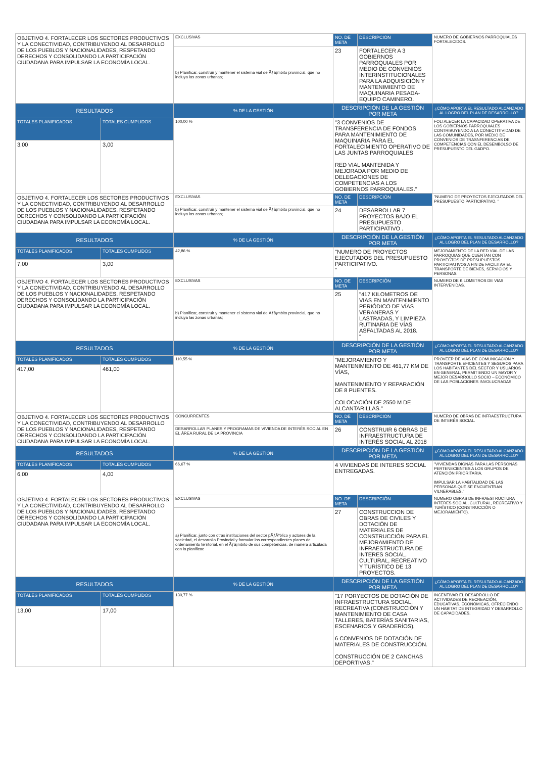| OBJETIVO 4. FORTALECER LOS SECTORES PRODUCTIVOS Y LA CONECTIVIDAD, CONTRIBUYENDO AL DESARROLLO DE LOS PUEBLOS Y NACIONALIDADES, RESPETANDO DERECHOS Y CONSOLIDANDO LA PARTICIPACIÓN CIUDADANA PARA IMPULSAR LA ECONOMÍA LOCAL. | | EXCLUSIVAS | NO. DE META | DESCRIPCIÓN | NUMERO DE GOBIERNOS PARROQUIALES FORTALECIDOS. |
| | | b) Planificar, construir y mantener el sistema vial de Ãƒâ¡mbito provincial, que no incluya las zonas urbanas; | 23 | FORTALECER A 3 GOBIERNOS PARROQUIALES POR MEDIO DE CONVENIOS INTERINSTITUCIONALES PARA LA ADQUISICIÓN Y MANTENIMIENTO DE MAQUINARIA PESADA-EQUIPO CAMINERO. | |
| RESULTADOS | | % DE LA GESTIÓN | DESCRIPCIÓN DE LA GESTIÓN POR META | | ¿CÓMO APORTA EL RESULTADO ALCANZADO AL LOGRO DEL PLAN DE DESARROLLO? |
| TOTALES PLANIFICADOS | TOTALES CUMPLIDOS | 100,00 % | "3 CONVENIOS DE TRANSFERENCIA DE FONDOS PARA MANTENIMIENTO DE MAQUINARIA PARA EL FORTALECIMIENTO OPERATIVO DE LAS JUNTAS PARROQUIALES RED VIAL MANTENIDA Y MEJORADA POR MEDIO DE DELEGACIONES DE COMPETENCIAS A LOS GOBIERNOS PARROQUIALES." | | FOLTALECER LA CAPACIDAD OPERATIVA DE LOS GOBIERNOS PARROQUIALES CONTRIBUYENDO A LA CONECTITIVIDAD DE LAS COMUNIDADES, POR MEDIO DE CONVENIOS DE TRASNFERENCIAS DE COMPETENCIAS CON EL DESEMBOLSO DE PRESUPUESTO DEL GADPO. |
| 3,00 | 3,00 | | | | |
| OBJETIVO 4. FORTALECER LOS SECTORES PRODUCTIVOS Y LA CONECTIVIDAD, CONTRIBUYENDO AL DESARROLLO DE LOS PUEBLOS Y NACIONALIDADES, RESPETANDO DERECHOS Y CONSOLIDANDO LA PARTICIPACIÓN CIUDADANA PARA IMPULSAR LA ECONOMÍA LOCAL. | | EXCLUSIVAS | NO. DE META | DESCRIPCIÓN | "NUMERO DE PROYECTOS EJECUTADOS DEL PRESUPUESTO PARTICIPATIVO. " |
| | | b) Planificar, construir y mantener el sistema vial de Ãƒâ¡mbito provincial, que no incluya las zonas urbanas; | 24 | DESARROLLAR 7 PROYECTOS BAJO EL PRESUPUESTO PARTICIPATIVO . | |
| RESULTADOS | | % DE LA GESTIÓN | DESCRIPCIÓN DE LA GESTIÓN POR META | | ¿CÓMO APORTA EL RESULTADO ALCANZADO AL LOGRO DEL PLAN DE DESARROLLO? |
| TOTALES PLANIFICADOS | TOTALES CUMPLIDOS | 42,86 % | "NUMERO DE PROYECTOS EJECUTADOS DEL PRESUPUESTO PARTICIPATIVO. " | | MEJORAMIENTO DE LA RED VIAL DE LAS PARROQUIAS QUE CUENTAN CON PROYECTOS DE PRESUPUESTOS PARTICIPATIVOS A FIN DE FACILITAR EL TRANSPORTE DE BIENES, SERVICIOS Y PERSONAS. |
| 7,00 | 3,00 | | | | |
| OBJETIVO 4. FORTALECER LOS SECTORES PRODUCTIVOS Y LA CONECTIVIDAD, CONTRIBUYENDO AL DESARROLLO DE LOS PUEBLOS Y NACIONALIDADES, RESPETANDO DERECHOS Y CONSOLIDANDO LA PARTICIPACIÓN CIUDADANA PARA IMPULSAR LA ECONOMÍA LOCAL. | | EXCLUSIVAS | NO. DE META | DESCRIPCIÓN | NUMERO DE KILOMETROS DE VIAS INTERVENIDAS. |
| | | b) Planificar, construir y mantener el sistema vial de Ãƒâ¡mbito provincial, que no incluya las zonas urbanas; | 25 | "417 KILOMETROS DE VIAS EN MANTENIMIENTO PERIÓDICO DE VÍAS VERANERAS Y LASTRADAS, Y LIMPIEZA RUTINARIA DE VÍAS ASFALTADAS AL 2018. " | |
| RESULTADOS | | % DE LA GESTIÓN | DESCRIPCIÓN DE LA GESTIÓN POR META | | ¿CÓMO APORTA EL RESULTADO ALCANZADO AL LOGRO DEL PLAN DE DESARROLLO? |
| TOTALES PLANIFICADOS | TOTALES CUMPLIDOS | 110,55 % | "MEJORAMIENTO Y MANTENIMIENTO DE 461,77 KM DE VÍAS, MANTENIMIENTO Y REPARACIÓN DE 8 PUENTES. COLOCACIÓN DE 2550 M DE ALCANTARILLAS." | | PROVEER DE VIAS DE COMUNICACIÓN Y TRANSPORTE EFICIENTES Y SEGUROS PARA LOS HABITANTES DEL SECTOR Y USUARIOS EN GENERAL, PERMITIENDO UN MAYOR Y MEJOR DESARROLLO SOCIO – ECONÓMICO DE LAS POBLACIONES INVOLUCRADAS. |
| 417,00 | 461,00 | | | | |
| OBJETIVO 4. FORTALECER LOS SECTORES PRODUCTIVOS Y LA CONECTIVIDAD, CONTRIBUYENDO AL DESARROLLO DE LOS PUEBLOS Y NACIONALIDADES, RESPETANDO DERECHOS Y CONSOLIDANDO LA PARTICIPACIÓN CIUDADANA PARA IMPULSAR LA ECONOMÍA LOCAL. | | CONCURRENTES | NO. DE META | DESCRIPCIÓN | NUMERO DE OBRAS DE INFRAESTRUCTURA DE INTERÉS SOCIAL. |
| | | DESARROLLAR PLANES Y PROGRAMAS DE VIVIENDA DE INTERÉS SOCIAL EN EL ÁREA RURAL DE LA PROVINCIA | 26 | CONSTRUIR 6 OBRAS DE INFRAESTRUCTURA DE INTERÉS SOCIAL AL 2018 | |
| RESULTADOS | | % DE LA GESTIÓN | DESCRIPCIÓN DE LA GESTIÓN POR META | | ¿CÓMO APORTA EL RESULTADO ALCANZADO AL LOGRO DEL PLAN DE DESARROLLO? |
| TOTALES PLANIFICADOS | TOTALES CUMPLIDOS | 66,67 % | 4 VIVIENDAS DE INTERES SOCIAL ENTREGADAS. | | "VIVIENDAS DIGNAS PARA LAS PERSONAS PERTENECIENTES A LOS GRUPOS DE ATENCIÓN PRIORITARIA. IMPULSAR LA HABITALIDAD DE LAS PERSONAS QUE SE ENCUENTRAN VILNERABLES." |
| 6,00 | 4,00 | | | | |
| OBJETIVO 4. FORTALECER LOS SECTORES PRODUCTIVOS Y LA CONECTIVIDAD, CONTRIBUYENDO AL DESARROLLO DE LOS PUEBLOS Y NACIONALIDADES, RESPETANDO DERECHOS Y CONSOLIDANDO LA PARTICIPACIÓN CIUDADANA PARA IMPULSAR LA ECONOMÍA LOCAL. | | EXCLUSIVAS | NO. DE META | DESCRIPCIÓN | NUMERO OBRAS DE INFRAESTRUCTURA INTERES SOCIAL, CULTURAL, RECREATIVO Y TURÍSTICO (CONSTRUCCIÓN O MEJORAMIENTO). |
| | | a) Planificar, junto con otras instituciones del sector pÃƒÂºblico y actores de la sociedad, el desarrollo Provincial y formular los correspondientes planes de ordenamiento territorial, en el Ãƒâ¡mbito de sus competencias, de manera articulada con la planificac | 27 | CONSTRUCCION DE OBRAS DE CIVILES Y DOTACIÓN DE MATERIALES DE CONSTRUCCIÓN PARA EL MEJORAMIENTO DE INFRAESTRUCTURA DE INTERES SOCIAL, CULTURAL, RECREATIVO Y TURÍSTICO DE 13 PROYECTOS. | |
| RESULTADOS | | % DE LA GESTIÓN | DESCRIPCIÓN DE LA GESTIÓN POR META | | ¿CÓMO APORTA EL RESULTADO ALCANZADO AL LOGRO DEL PLAN DE DESARROLLO? |
| TOTALES PLANIFICADOS | TOTALES CUMPLIDOS | 130,77 % | "17 PORYECTOS DE DOTACIÓN DE INFRAESTRUCTURA SOCIAL, RECREATIVA (CONSTRUCCIÓN Y MANTENIMIENTO DE CASA TALLERES, BATERÍAS SANITARIAS, ESCENARIOS Y GRADERÍOS), 6 CONVENIOS DE DOTACIÓN DE MATERIALES DE CONSTRUCCIÓN. CONSTRUCCIÓN DE 2 CANCHAS DEPORTIVAS." | | INCENTIVAR EL DESARROLLO DE ACTIVIDADES DE RECREACIÓN, EDUCATIVAS, ECONÓMICAS, OFRECIENDO UN HABITAT DE INTEGRIDAD Y DESARROLLO DE CAPACIDADES. |
| 13,00 | 17,00 | | | | |